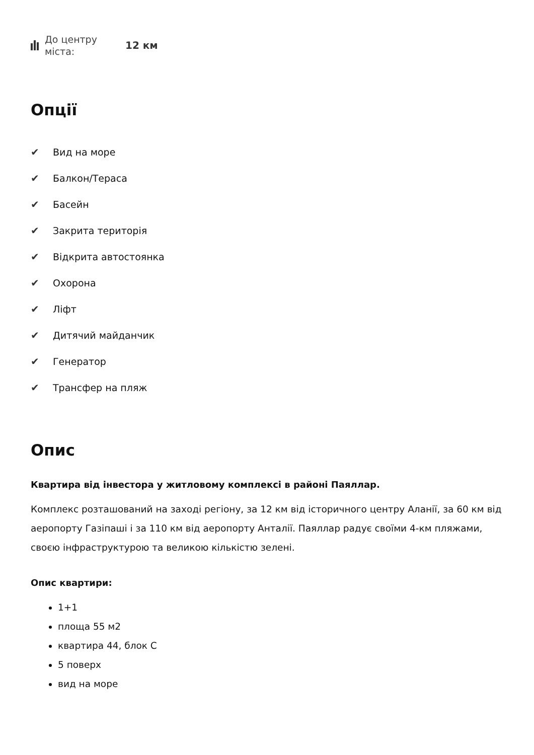До центру міста:
12 км
Опції
✔ Вид на море
✔ Балкон/Тераса
✔ Басейн
✔ Закрита територія
✔ Відкрита автостоянка
✔ Охорона
✔ Ліфт
✔ Дитячий майданчик
✔ Генератор
✔ Трансфер на пляж
Опис
Квартира від інвестора у житловому комплексі в районі Паяллар.
Комплекс розташований на заході регіону, за 12 км від історичного центру Аланії, за 60 км від аеропорту Газіпаші і за 110 км від аеропорту Анталії. Паяллар радує своїми 4-км пляжами, своєю інфраструктурою та великою кількістю зелені.
Опис квартири:
1+1
площа 55 м2
квартира 44, блок С
5 поверх
вид на море